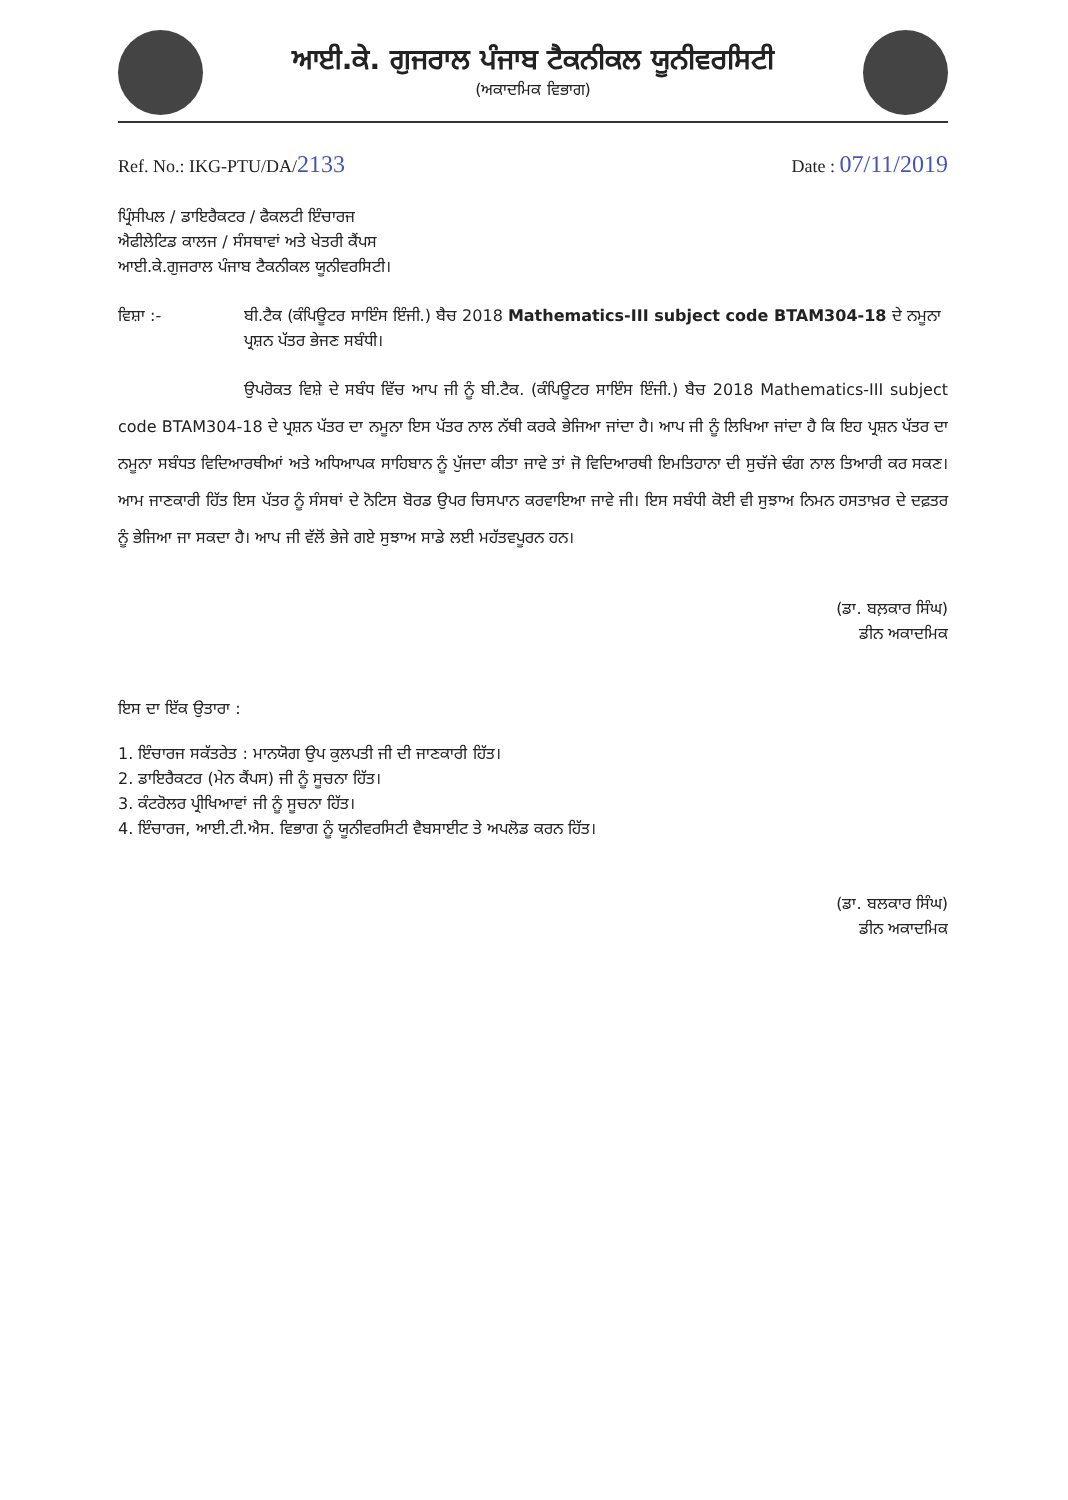ਆਈ.ਕੇ. ਗੁਜਰਾਲ ਪੰਜਾਬ ਟੈਕਨੀਕਲ ਯੂਨੀਵਰਸਿਟੀ
(ਅਕਾਦਮਿਕ ਵਿਭਾਗ)
Ref. No.: IKG-PTU/DA/2133 Date : 07/11/2019
ਪ੍ਰਿੰਸੀਪਲ / ਡਾਇਰੈਕਟਰ / ਫੈਕਲਟੀ ਇੰਚਾਰਜ
ਐਫੀਲੇਟਿਡ ਕਾਲਜ / ਸੰਸਥਾਵਾਂ ਅਤੇ ਖੇਤਰੀ ਕੈਂਪਸ
ਆਈ.ਕੇ.ਗੁਜਰਾਲ ਪੰਜਾਬ ਟੈਕਨੀਕਲ ਯੂਨੀਵਰਸਿਟੀ।
ਵਿਸ਼ਾ :- ਬੀ.ਟੈਕ (ਕੰਪਿਊਟਰ ਸਾਇੰਸ ਇੰਜੀ.) ਬੈਚ 2018 Mathematics-III subject code BTAM304-18 ਦੇ ਨਮੂਨਾ ਪ੍ਰਸ਼ਨ ਪੱਤਰ ਭੇਜਣ ਸਬੰਧੀ।
ਉਪਰੋਕਤ ਵਿਸ਼ੇ ਦੇ ਸਬੰਧ ਵਿੱਚ ਆਪ ਜੀ ਨੂੰ ਬੀ.ਟੈਕ. (ਕੰਪਿਊਟਰ ਸਾਇੰਸ ਇੰਜੀ.) ਬੈਚ 2018 Mathematics-III subject code BTAM304-18 ਦੇ ਪ੍ਰਸ਼ਨ ਪੱਤਰ ਦਾ ਨਮੂਨਾ ਇਸ ਪੱਤਰ ਨਾਲ ਨੱਥੀ ਕਰਕੇ ਭੇਜਿਆ ਜਾਂਦਾ ਹੈ। ਆਪ ਜੀ ਨੂੰ ਲਿਖਿਆ ਜਾਂਦਾ ਹੈ ਕਿ ਇਹ ਪ੍ਰਸ਼ਨ ਪੱਤਰ ਦਾ ਨਮੂਨਾ ਸਬੰਧਤ ਵਿਦਿਆਰਥੀਆਂ ਅਤੇ ਅਧਿਆਪਕ ਸਾਹਿਬਾਨ ਨੂੰ ਪੁੱਜਦਾ ਕੀਤਾ ਜਾਵੇ ਤਾਂ ਜੋ ਵਿਦਿਆਰਥੀ ਇਮਤਿਹਾਨਾ ਦੀ ਸੁਚੱਜੇ ਢੰਗ ਨਾਲ ਤਿਆਰੀ ਕਰ ਸਕਣ। ਆਮ ਜਾਣਕਾਰੀ ਹਿੱਤ ਇਸ ਪੱਤਰ ਨੂੰ ਸੰਸਥਾਂ ਦੇ ਨੋਟਿਸ ਬੋਰਡ ਉਪਰ ਚਿਸਪਾਨ ਕਰਵਾਇਆ ਜਾਵੇ ਜੀ। ਇਸ ਸਬੰਧੀ ਕੋਈ ਵੀ ਸੁਝਾਅ ਨਿਮਨ ਹਸਤਾਖ਼ਰ ਦੇ ਦਫ਼ਤਰ ਨੂੰ ਭੇਜਿਆ ਜਾ ਸਕਦਾ ਹੈ। ਆਪ ਜੀ ਵੱਲੋਂ ਭੇਜੇ ਗਏ ਸੁਝਾਅ ਸਾਡੇ ਲਈ ਮਹੱਤਵਪੂਰਨ ਹਨ।
(ਡਾ. ਬਲ਼ਕਾਰ ਸਿੰਘ)
ਡੀਨ ਅਕਾਦਮਿਕ
ਇਸ ਦਾ ਇੱਕ ਉਤਾਰਾ :
1. ਇੰਚਾਰਜ ਸਕੱਤਰੇਤ : ਮਾਨਯੋਗ ਉਪ ਕੁਲਪਤੀ ਜੀ ਦੀ ਜਾਣਕਾਰੀ ਹਿੱਤ।
2. ਡਾਇਰੈਕਟਰ (ਮੇਨ ਕੈਂਪਸ) ਜੀ ਨੂੰ ਸੂਚਨਾ ਹਿੱਤ।
3. ਕੰਟਰੋਲਰ ਪ੍ਰੀਖਿਆਵਾਂ ਜੀ ਨੂੰ ਸੂਚਨਾ ਹਿੱਤ।
4. ਇੰਚਾਰਜ, ਆਈ.ਟੀ.ਐਸ. ਵਿਭਾਗ ਨੂੰ ਯੂਨੀਵਰਸਿਟੀ ਵੈਬਸਾਈਟ ਤੇ ਅਪਲੋਡ ਕਰਨ ਹਿੱਤ।
(ਡਾ. ਬਲਕਾਰ ਸਿੰਘ)
ਡੀਨ ਅਕਾਦਮਿਕ